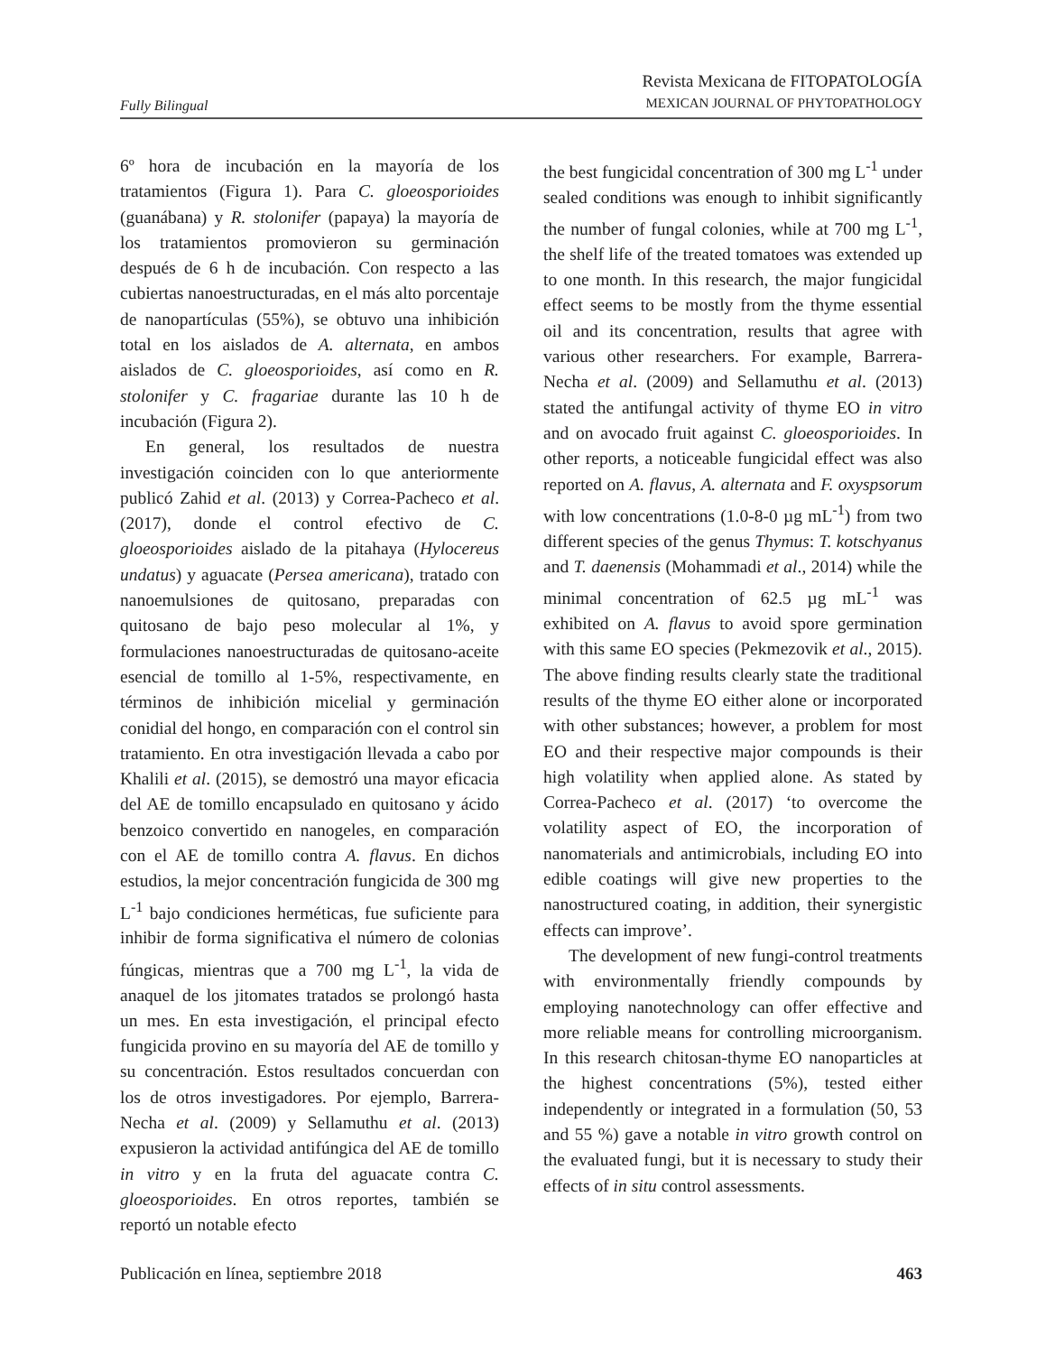Fully Bilingual
Revista Mexicana de FITOPATOLOGÍA
MEXICAN JOURNAL OF PHYTOPATHOLOGY
6º hora de incubación en la mayoría de los tratamientos (Figura 1). Para C. gloeosporioides (guanábana) y R. stolonifer (papaya) la mayoría de los tratamientos promovieron su germinación después de 6 h de incubación. Con respecto a las cubiertas nanoestructuradas, en el más alto porcentaje de nanopartículas (55%), se obtuvo una inhibición total en los aislados de A. alternata, en ambos aislados de C. gloeosporioides, así como en R. stolonifer y C. fragariae durante las 10 h de incubación (Figura 2).
En general, los resultados de nuestra investigación coinciden con lo que anteriormente publicó Zahid et al. (2013) y Correa-Pacheco et al. (2017), donde el control efectivo de C. gloeosporioides aislado de la pitahaya (Hylocereus undatus) y aguacate (Persea americana), tratado con nanoemulsiones de quitosano, preparadas con quitosano de bajo peso molecular al 1%, y formulaciones nanoestructuradas de quitosano-aceite esencial de tomillo al 1-5%, respectivamente, en términos de inhibición micelial y germinación conidial del hongo, en comparación con el control sin tratamiento. En otra investigación llevada a cabo por Khalili et al. (2015), se demostró una mayor eficacia del AE de tomillo encapsulado en quitosano y ácido benzoico convertido en nanogeles, en comparación con el AE de tomillo contra A. flavus. En dichos estudios, la mejor concentración fungicida de 300 mg L<sup>-1</sup> bajo condiciones herméticas, fue suficiente para inhibir de forma significativa el número de colonias fúngicas, mientras que a 700 mg L<sup>-1</sup>, la vida de anaquel de los jitomates tratados se prolongó hasta un mes. En esta investigación, el principal efecto fungicida provino en su mayoría del AE de tomillo y su concentración. Estos resultados concuerdan con los de otros investigadores. Por ejemplo, Barrera-Necha et al. (2009) y Sellamuthu et al. (2013) expusieron la actividad antifúngica del AE de tomillo in vitro y en la fruta del aguacate contra C. gloeosporioides. En otros reportes, también se reportó un notable efecto
the best fungicidal concentration of 300 mg L<sup>-1</sup> under sealed conditions was enough to inhibit significantly the number of fungal colonies, while at 700 mg L<sup>-1</sup>, the shelf life of the treated tomatoes was extended up to one month. In this research, the major fungicidal effect seems to be mostly from the thyme essential oil and its concentration, results that agree with various other researchers. For example, Barrera-Necha et al. (2009) and Sellamuthu et al. (2013) stated the antifungal activity of thyme EO in vitro and on avocado fruit against C. gloeosporioides. In other reports, a noticeable fungicidal effect was also reported on A. flavus, A. alternata and F. oxyspsorum with low concentrations (1.0-8-0 µg mL<sup>-1</sup>) from two different species of the genus Thymus: T. kotschyanus and T. daenensis (Mohammadi et al., 2014) while the minimal concentration of 62.5 µg mL<sup>-1</sup> was exhibited on A. flavus to avoid spore germination with this same EO species (Pekmezovik et al., 2015). The above finding results clearly state the traditional results of the thyme EO either alone or incorporated with other substances; however, a problem for most EO and their respective major compounds is their high volatility when applied alone. As stated by Correa-Pacheco et al. (2017) ‘to overcome the volatility aspect of EO, the incorporation of nanomaterials and antimicrobials, including EO into edible coatings will give new properties to the nanostructured coating, in addition, their synergistic effects can improve’.
The development of new fungi-control treatments with environmentally friendly compounds by employing nanotechnology can offer effective and more reliable means for controlling microorganism. In this research chitosan-thyme EO nanoparticles at the highest concentrations (5%), tested either independently or integrated in a formulation (50, 53 and 55 %) gave a notable in vitro growth control on the evaluated fungi, but it is necessary to study their effects of in situ control assessments.
Publicación en línea, septiembre 2018 463